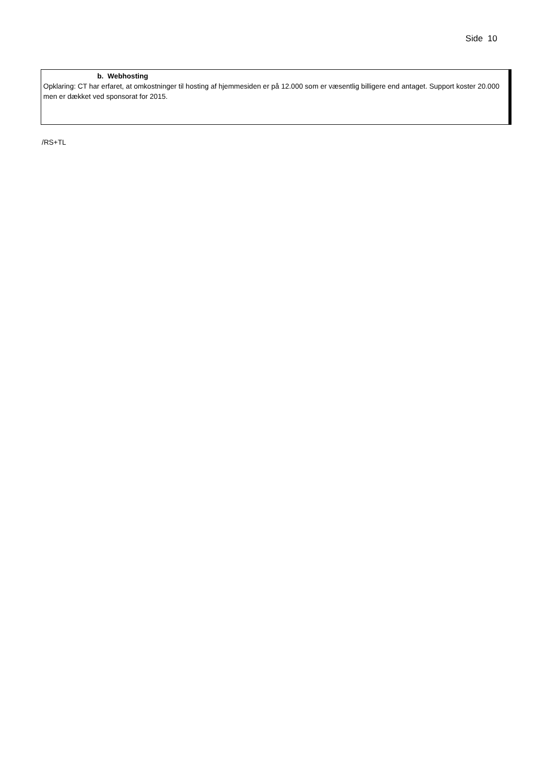Side 10
b. Webhosting
Opklaring: CT har erfaret, at omkostninger til hosting af hjemmesiden er på 12.000 som er væsentlig billigere end antaget. Support koster 20.000 men er dækket ved sponsorat for 2015.
/RS+TL